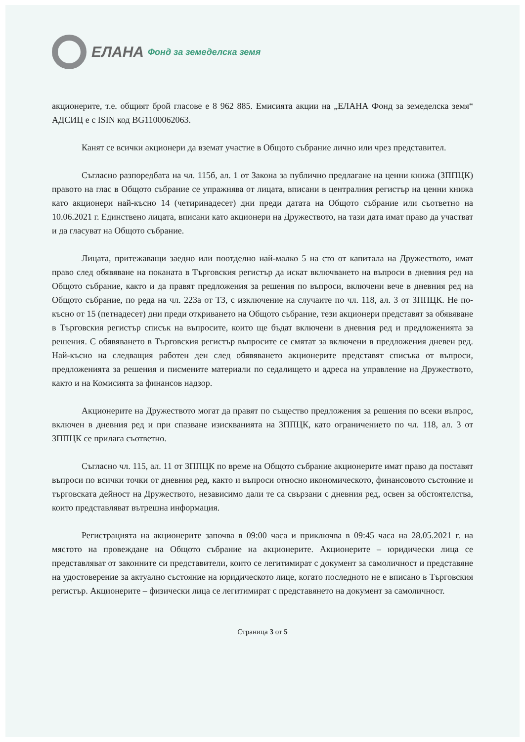ЕЛАНА Фонд за земеделска земя
акционерите, т.е. общият брой гласове е 8 962 885. Емисията акции на „ЕЛАНА Фонд за земеделска земя“ АДСИЦ е с ISIN код BG1100062063.
Канят се всички акционери да вземат участие в Общото събрание лично или чрез представител.
Съгласно разпоредбата на чл. 115б, ал. 1 от Закона за публично предлагане на ценни книжа (ЗППЦК) правото на глас в Общото събрание се упражнява от лицата, вписани в централния регистър на ценни книжа като акционери най-късно 14 (четиринадесет) дни преди датата на Общото събрание или съответно на 10.06.2021 г. Единствено лицата, вписани като акционери на Дружеството, на тази дата имат право да участват и да гласуват на Общото събрание.
Лицата, притежаващи заедно или поотделно най-малко 5 на сто от капитала на Дружеството, имат право след обявяване на поканата в Търговския регистър да искат включването на въпроси в дневния ред на Общото събрание, както и да правят предложения за решения по въпроси, включени вече в дневния ред на Общото събрание, по реда на чл. 223а от ТЗ, с изключение на случаите по чл. 118, ал. 3 от ЗППЦК. Не по-късно от 15 (петнадесет) дни преди откриването на Общото събрание, тези акционери представят за обявяване в Търговския регистър списък на въпросите, които ще бъдат включени в дневния ред и предложенията за решения. С обявяването в Търговския регистър въпросите се смятат за включени в предложения дневен ред. Най-късно на следващия работен ден след обявяването акционерите представят списъка от въпроси, предложенията за решения и писмените материали по седалището и адреса на управление на Дружеството, както и на Комисията за финансов надзор.
Акционерите на Дружеството могат да правят по същество предложения за решения по всеки въпрос, включен в дневния ред и при спазване изискванията на ЗППЦК, като ограничението по чл. 118, ал. 3 от ЗППЦК се прилага съответно.
Съгласно чл. 115, ал. 11 от ЗППЦК по време на Общото събрание акционерите имат право да поставят въпроси по всички точки от дневния ред, както и въпроси относно икономическото, финансовото състояние и търговската дейност на Дружеството, независимо дали те са свързани с дневния ред, освен за обстоятелства, които представляват вътрешна информация.
Регистрацията на акционерите започва в 09:00 часа и приключва в 09:45 часа на 28.05.2021 г. на мястото на провеждане на Общото събрание на акционерите. Акционерите – юридически лица се представляват от законните си представители, които се легитимират с документ за самоличност и представяне на удостоверение за актуално състояние на юридическото лице, когато последното не е вписано в Търговския регистър. Акционерите – физически лица се легитимират с представянето на документ за самоличност.
Страница 3 от 5